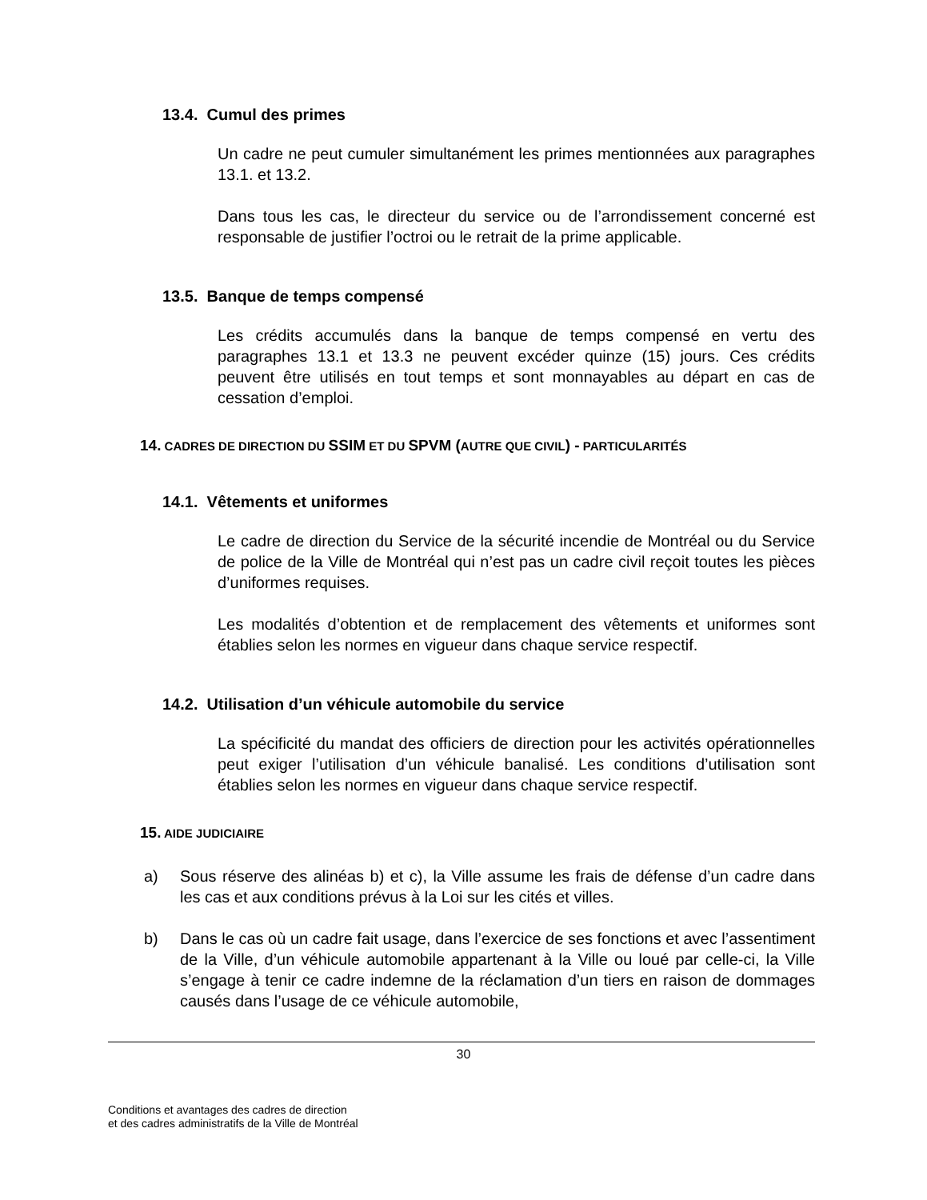13.4. Cumul des primes
Un cadre ne peut cumuler simultanément les primes mentionnées aux paragraphes 13.1. et 13.2.
Dans tous les cas, le directeur du service ou de l’arrondissement concerné est responsable de justifier l’octroi ou le retrait de la prime applicable.
13.5. Banque de temps compensé
Les crédits accumulés dans la banque de temps compensé en vertu des paragraphes 13.1 et 13.3 ne peuvent excéder quinze (15) jours. Ces crédits peuvent être utilisés en tout temps et sont monnayables au départ en cas de cessation d’emploi.
14. CADRES DE DIRECTION DU SSIM ET DU SPVM (AUTRE QUE CIVIL) - PARTICULARITÉS
14.1. Vêtements et uniformes
Le cadre de direction du Service de la sécurité incendie de Montréal ou du Service de police de la Ville de Montréal qui n’est pas un cadre civil reçoit toutes les pièces d’uniformes requises.
Les modalités d’obtention et de remplacement des vêtements et uniformes sont établies selon les normes en vigueur dans chaque service respectif.
14.2. Utilisation d’un véhicule automobile du service
La spécificité du mandat des officiers de direction pour les activités opérationnelles peut exiger l’utilisation d’un véhicule banalisé. Les conditions d’utilisation sont établies selon les normes en vigueur dans chaque service respectif.
15. AIDE JUDICIAIRE
a) Sous réserve des alinéas b) et c), la Ville assume les frais de défense d’un cadre dans les cas et aux conditions prévus à la Loi sur les cités et villes.
b) Dans le cas où un cadre fait usage, dans l’exercice de ses fonctions et avec l’assentiment de la Ville, d’un véhicule automobile appartenant à la Ville ou loué par celle-ci, la Ville s’engage à tenir ce cadre indemne de la réclamation d’un tiers en raison de dommages causés dans l’usage de ce véhicule automobile,
30
Conditions et avantages des cadres de direction
et des cadres administratifs de la Ville de Montréal